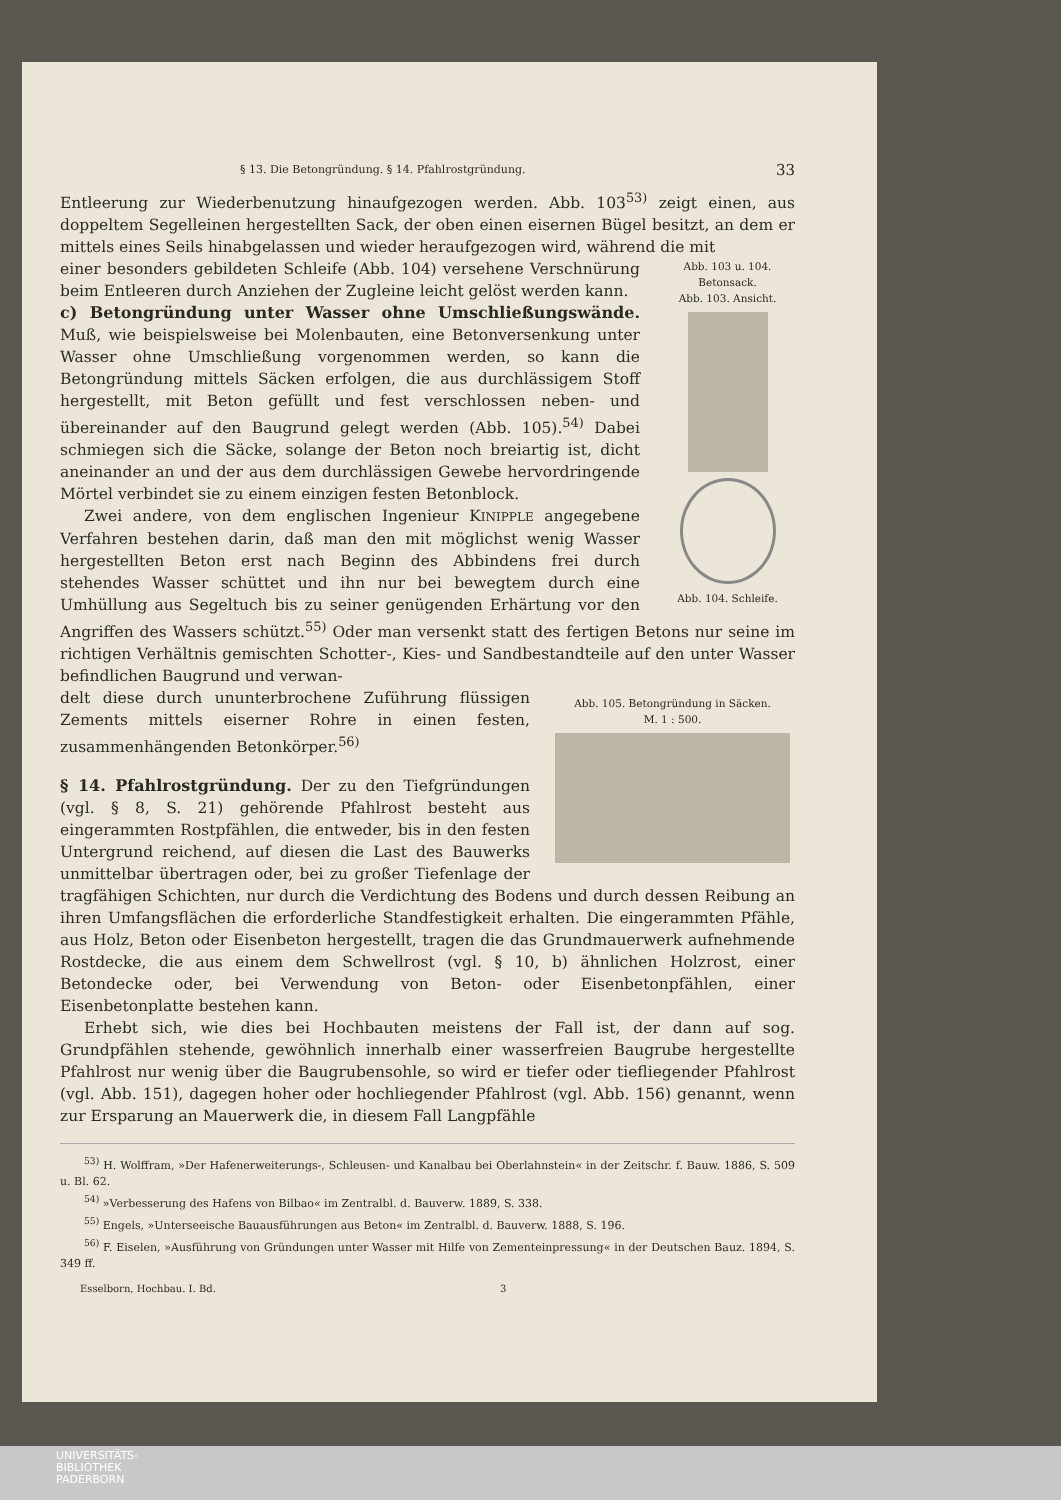§ 13. Die Betongründung. § 14. Pfahlrostgründung. 33
Entleerung zur Wiederbenutzung hinaufgezogen werden. Abb. 103<sup>53)</sup> zeigt einen, aus doppeltem Segelleinen hergestellten Sack, der oben einen eisernen Bügel besitzt, an dem er mittels eines Seils hinabgelassen und wieder heraufgezogen wird, während die mit
Abb. 103 u. 104.
Betonsack.
Abb. 103. Ansicht.
Abb. 104. Schleife.
einer besonders gebildeten Schleife (Abb. 104) versehene Verschnürung beim Entleeren durch Anziehen der Zugleine leicht gelöst werden kann.
c) Betongründung unter Wasser ohne Umschließungswände.
Muß, wie beispielsweise bei Molenbauten, eine Betonversenkung unter Wasser ohne Umschließung vorgenommen werden, so kann die Betongründung mittels Säcken erfolgen, die aus durchlässigem Stoff hergestellt, mit Beton gefüllt und fest verschlossen neben- und übereinander auf den Baugrund gelegt werden (Abb. 105).<sup>54)</sup> Dabei schmiegen sich die Säcke, solange der Beton noch breiartig ist, dicht aneinander an und der aus dem durchlässigen Gewebe hervordringende Mörtel verbindet sie zu einem einzigen festen Betonblock.
Zwei andere, von dem englischen Ingenieur KINIPPLE angegebene Verfahren bestehen darin, daß man den mit möglichst wenig Wasser hergestellten Beton erst nach Beginn des Abbindens frei durch stehendes Wasser schüttet und ihn nur bei bewegtem durch eine Umhüllung aus Segeltuch bis zu seiner genügenden Erhärtung vor den Angriffen des Wassers schützt.<sup>55)</sup> Oder man versenkt statt des fertigen Betons nur seine im richtigen Verhältnis gemischten Schotter-, Kies- und Sandbestandteile auf den unter Wasser befindlichen Baugrund und verwan-
Abb. 105. Betongründung in Säcken.
M. 1 : 500.
delt diese durch ununterbrochene Zuführung flüssigen Zements mittels eiserner Rohre in einen festen, zusammenhängenden Betonkörper.<sup>56)</sup>
§ 14. Pfahlrostgründung.
Der zu den Tiefgründungen (vgl. § 8, S. 21) gehörende Pfahlrost besteht aus eingerammten Rostpfählen, die entweder, bis in den festen Untergrund reichend, auf diesen die Last des Bauwerks unmittelbar übertragen oder, bei zu großer Tiefenlage der tragfähigen Schichten, nur durch die Verdichtung des Bodens und durch dessen Reibung an ihren Umfangsflächen die erforderliche Standfestigkeit erhalten. Die eingerammten Pfähle, aus Holz, Beton oder Eisenbeton hergestellt, tragen die das Grundmauerwerk aufnehmende Rostdecke, die aus einem dem Schwellrost (vgl. § 10, b) ähnlichen Holzrost, einer Betondecke oder, bei Verwendung von Beton- oder Eisenbetonpfählen, einer Eisenbetonplatte bestehen kann.
Erhebt sich, wie dies bei Hochbauten meistens der Fall ist, der dann auf sog. Grundpfählen stehende, gewöhnlich innerhalb einer wasserfreien Baugrube hergestellte Pfahlrost nur wenig über die Baugrubensohle, so wird er tiefer oder tiefliegender Pfahlrost (vgl. Abb. 151), dagegen hoher oder hochliegender Pfahlrost (vgl. Abb. 156) genannt, wenn zur Ersparung an Mauerwerk die, in diesem Fall Langpfähle
<sup>53)</sup> H. Wolffram, »Der Hafenerweiterungs-, Schleusen- und Kanalbau bei Oberlahnstein« in der Zeitschr. f. Bauw. 1886, S. 509 u. Bl. 62.
<sup>54)</sup> »Verbesserung des Hafens von Bilbao« im Zentralbl. d. Bauverw. 1889, S. 338.
<sup>55)</sup> Engels, »Unterseeische Bauausführungen aus Beton« im Zentralbl. d. Bauverw. 1888, S. 196.
<sup>56)</sup> F. Eiselen, »Ausführung von Gründungen unter Wasser mit Hilfe von Zementeinpressung« in der Deutschen Bauz. 1894, S. 349 ff.
Esselborn, Hochbau. I. Bd. 3
UNIVERSITÄTS-
BIBLIOTHEK
PADERBORN